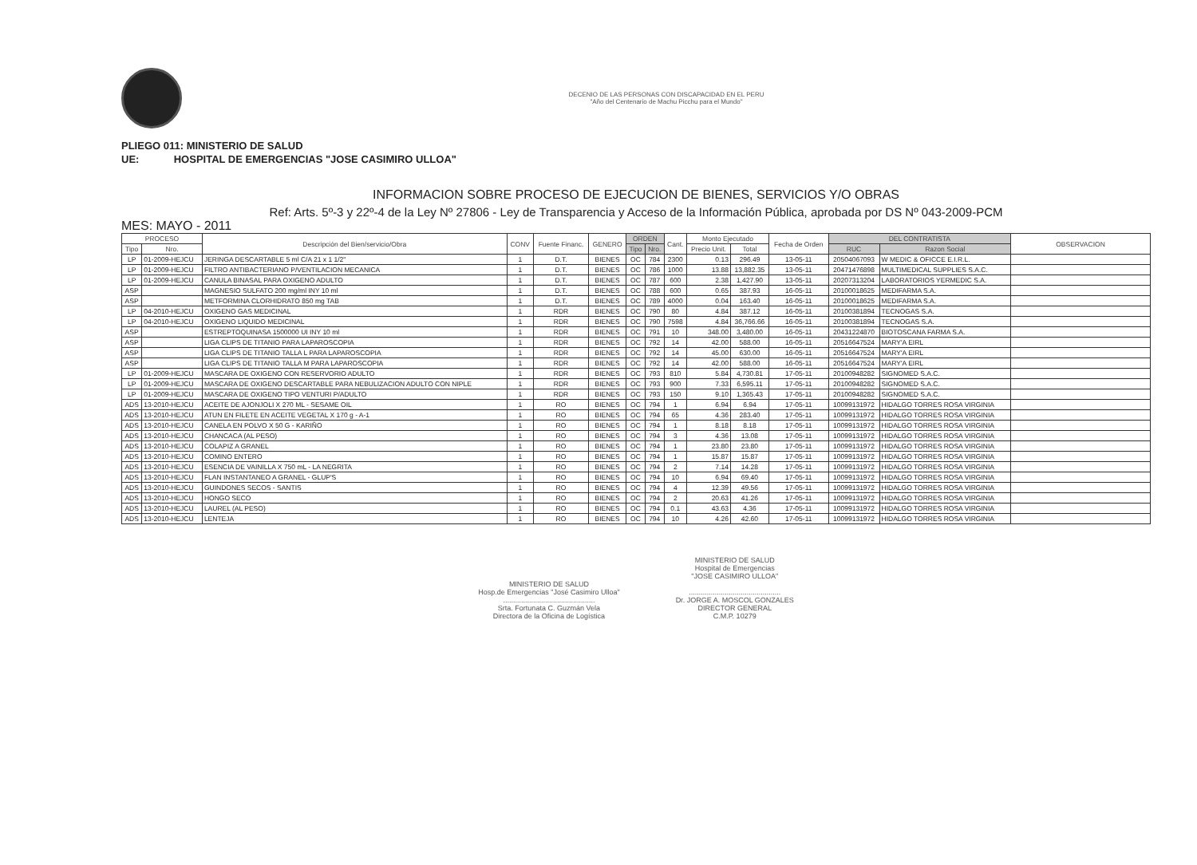DECENIO DE LAS PERSONAS CON DISCAPACIDAD EN EL PERU
"Año del Centenario de Machu Picchu para el Mundo"
PLIEGO 011: MINISTERIO DE SALUD
UE: HOSPITAL DE EMERGENCIAS "JOSE CASIMIRO ULLOA"
INFORMACION SOBRE PROCESO DE EJECUCION DE BIENES, SERVICIOS Y/O OBRAS
Ref: Arts. 5º-3 y 22º-4 de la Ley Nº 27806 - Ley de Transparencia y Acceso de la Información Pública, aprobada por DS Nº 043-2009-PCM
MES: MAYO - 2011
| PROCESO | | Descripción del Bien/servicio/Obra | CONV | Fuente Financ. | GENERO | ORDEN | | Cant. | Monto Ejecutado | | Fecha de Orden | DEL CONTRATISTA | | OBSERVACION |
| --- | --- | --- | --- | --- | --- | --- | --- | --- | --- | --- | --- | --- | --- | --- |
| Tipo | Nro. | | | | | Tipo | Nro. | | Precio Unit. | Total | | RUC | Razon Social | |
| LP | 01-2009-HEJCU | JERINGA DESCARTABLE 5 ml C/A 21 x 1 1/2" | 1 | D.T. | BIENES | OC | 784 | 2300 | 0.13 | 296.49 | 13-05-11 | 20504067093 | W MEDIC & OFICCE E.I.R.L. | |
| LP | 01-2009-HEJCU | FILTRO ANTIBACTERIANO P/VENTILACION MECANICA | 1 | D.T. | BIENES | OC | 786 | 1000 | 13.88 | 13,882.35 | 13-05-11 | 20471476898 | MULTIMEDICAL SUPPLIES S.A.C. | |
| LP | 01-2009-HEJCU | CANULA BINASAL PARA OXIGENO ADULTO | 1 | D.T. | BIENES | OC | 787 | 600 | 2.38 | 1,427.90 | 13-05-11 | 20207313204 | LABORATORIOS YERMEDIC S.A. | |
| ASP | | MAGNESIO SULFATO 200 mg/ml INY 10 ml | 1 | D.T. | BIENES | OC | 788 | 600 | 0.65 | 387.93 | 16-05-11 | 20100018625 | MEDIFARMA S.A. | |
| ASP | | METFORMINA CLORHIDRATO 850 mg TAB | 1 | D.T. | BIENES | OC | 789 | 4000 | 0.04 | 163.40 | 16-05-11 | 20100018625 | MEDIFARMA S.A. | |
| LP | 04-2010-HEJCU | OXIGENO GAS MEDICINAL | 1 | RDR | BIENES | OC | 790 | 80 | 4.84 | 387.12 | 16-05-11 | 20100381894 | TECNOGAS S.A. | |
| LP | 04-2010-HEJCU | OXIGENO LIQUIDO MEDICINAL | 1 | RDR | BIENES | OC | 790 | 7598 | 4.84 | 36,766.66 | 16-05-11 | 20100381894 | TECNOGAS S.A. | |
| ASP | | ESTREPTOQUINASA 1500000 UI INY 10 ml | 1 | RDR | BIENES | OC | 791 | 10 | 348.00 | 3,480.00 | 16-05-11 | 20431224870 | BIOTOSCANA FARMA S.A. | |
| ASP | | LIGA CLIPS DE TITANIO PARA LAPAROSCOPIA | 1 | RDR | BIENES | OC | 792 | 14 | 42.00 | 588.00 | 16-05-11 | 20516647524 | MARY'A EIRL | |
| ASP | | LIGA CLIPS DE TITANIO TALLA L PARA LAPAROSCOPIA | 1 | RDR | BIENES | OC | 792 | 14 | 45.00 | 630.00 | 16-05-11 | 20516647524 | MARY'A EIRL | |
| ASP | | LIGA CLIPS DE TITANIO TALLA M PARA LAPAROSCOPIA | 1 | RDR | BIENES | OC | 792 | 14 | 42.00 | 588.00 | 16-05-11 | 20516647524 | MARY'A EIRL | |
| LP | 01-2009-HEJCU | MASCARA DE OXIGENO CON RESERVORIO ADULTO | 1 | RDR | BIENES | OC | 793 | 810 | 5.84 | 4,730.81 | 17-05-11 | 20100948282 | SIGNOMED S.A.C. | |
| LP | 01-2009-HEJCU | MASCARA DE OXIGENO DESCARTABLE PARA NEBULIZACION ADULTO CON NIPLE | 1 | RDR | BIENES | OC | 793 | 900 | 7.33 | 6,595.11 | 17-05-11 | 20100948282 | SIGNOMED S.A.C. | |
| LP | 01-2009-HEJCU | MASCARA DE OXIGENO TIPO VENTURI P/ADULTO | 1 | RDR | BIENES | OC | 793 | 150 | 9.10 | 1,365.43 | 17-05-11 | 20100948282 | SIGNOMED S.A.C. | |
| ADS | 13-2010-HEJCU | ACEITE DE AJONJOLI X 270 ML - SESAME OIL | 1 | RO | BIENES | OC | 794 | 1 | 6.94 | 6.94 | 17-05-11 | 10099131972 | HIDALGO TORRES ROSA VIRGINIA | |
| ADS | 13-2010-HEJCU | ATUN EN FILETE EN ACEITE VEGETAL X 170 g - A-1 | 1 | RO | BIENES | OC | 794 | 65 | 4.36 | 283.40 | 17-05-11 | 10099131972 | HIDALGO TORRES ROSA VIRGINIA | |
| ADS | 13-2010-HEJCU | CANELA EN POLVO X 50 G - KARIÑO | 1 | RO | BIENES | OC | 794 | 1 | 8.18 | 8.18 | 17-05-11 | 10099131972 | HIDALGO TORRES ROSA VIRGINIA | |
| ADS | 13-2010-HEJCU | CHANCACA (AL PESO) | 1 | RO | BIENES | OC | 794 | 3 | 4.36 | 13.08 | 17-05-11 | 10099131972 | HIDALGO TORRES ROSA VIRGINIA | |
| ADS | 13-2010-HEJCU | COLAPIZ A GRANEL | 1 | RO | BIENES | OC | 794 | 1 | 23.80 | 23.80 | 17-05-11 | 10099131972 | HIDALGO TORRES ROSA VIRGINIA | |
| ADS | 13-2010-HEJCU | COMINO ENTERO | 1 | RO | BIENES | OC | 794 | 1 | 15.87 | 15.87 | 17-05-11 | 10099131972 | HIDALGO TORRES ROSA VIRGINIA | |
| ADS | 13-2010-HEJCU | ESENCIA DE VAINILLA X 750 mL - LA NEGRITA | 1 | RO | BIENES | OC | 794 | 2 | 7.14 | 14.28 | 17-05-11 | 10099131972 | HIDALGO TORRES ROSA VIRGINIA | |
| ADS | 13-2010-HEJCU | FLAN INSTANTANEO A GRANEL - GLUP'S | 1 | RO | BIENES | OC | 794 | 10 | 6.94 | 69.40 | 17-05-11 | 10099131972 | HIDALGO TORRES ROSA VIRGINIA | |
| ADS | 13-2010-HEJCU | GUINDONES SECOS - SANTIS | 1 | RO | BIENES | OC | 794 | 4 | 12.39 | 49.56 | 17-05-11 | 10099131972 | HIDALGO TORRES ROSA VIRGINIA | |
| ADS | 13-2010-HEJCU | HONGO SECO | 1 | RO | BIENES | OC | 794 | 2 | 20.63 | 41.26 | 17-05-11 | 10099131972 | HIDALGO TORRES ROSA VIRGINIA | |
| ADS | 13-2010-HEJCU | LAUREL (AL PESO) | 1 | RO | BIENES | OC | 794 | 0.1 | 43.63 | 4.36 | 17-05-11 | 10099131972 | HIDALGO TORRES ROSA VIRGINIA | |
| ADS | 13-2010-HEJCU | LENTEJA | 1 | RO | BIENES | OC | 794 | 10 | 4.26 | 42.60 | 17-05-11 | 10099131972 | HIDALGO TORRES ROSA VIRGINIA | |
MINISTERIO DE SALUD
Hosp.de Emergencias "José Casimiro Ulloa"
..............................................
Srta. Fortunata C. Guzmán Vela
Directora de la Oficina de Logística
MINISTERIO DE SALUD
Hospital de Emergencias
"JOSE CASIMIRO ULLOA"
..............................................
Dr. JORGE A. MOSCOL GONZALES
DIRECTOR GENERAL
C.M.P. 10279